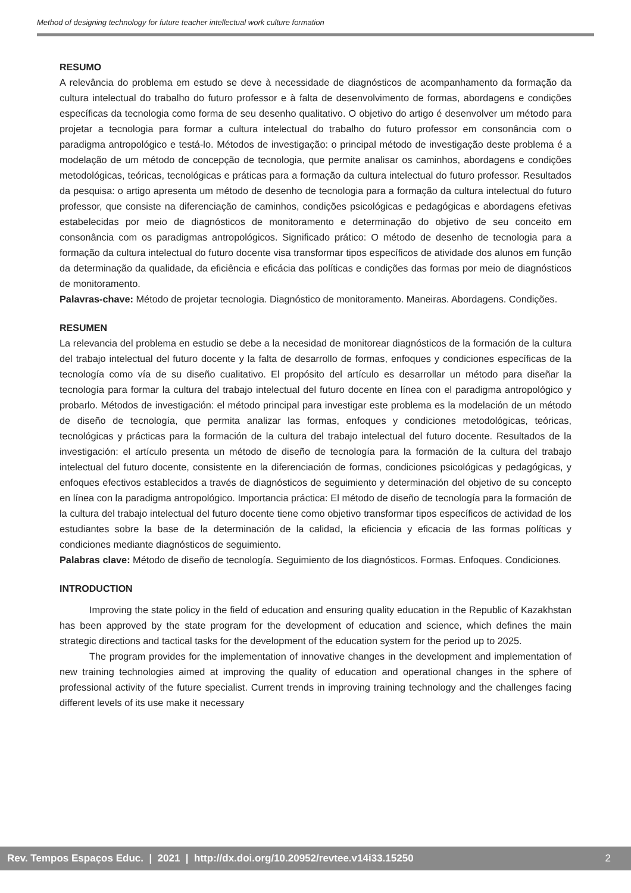Method of designing technology for future teacher intellectual work culture formation
RESUMO
A relevância do problema em estudo se deve à necessidade de diagnósticos de acompanhamento da formação da cultura intelectual do trabalho do futuro professor e à falta de desenvolvimento de formas, abordagens e condições específicas da tecnologia como forma de seu desenho qualitativo. O objetivo do artigo é desenvolver um método para projetar a tecnologia para formar a cultura intelectual do trabalho do futuro professor em consonância com o paradigma antropológico e testá-lo. Métodos de investigação: o principal método de investigação deste problema é a modelação de um método de concepção de tecnologia, que permite analisar os caminhos, abordagens e condições metodológicas, teóricas, tecnológicas e práticas para a formação da cultura intelectual do futuro professor. Resultados da pesquisa: o artigo apresenta um método de desenho de tecnologia para a formação da cultura intelectual do futuro professor, que consiste na diferenciação de caminhos, condições psicológicas e pedagógicas e abordagens efetivas estabelecidas por meio de diagnósticos de monitoramento e determinação do objetivo de seu conceito em consonância com os paradigmas antropológicos. Significado prático: O método de desenho de tecnologia para a formação da cultura intelectual do futuro docente visa transformar tipos específicos de atividade dos alunos em função da determinação da qualidade, da eficiência e eficácia das políticas e condições das formas por meio de diagnósticos de monitoramento.
Palavras-chave: Método de projetar tecnologia. Diagnóstico de monitoramento. Maneiras. Abordagens. Condições.
RESUMEN
La relevancia del problema en estudio se debe a la necesidad de monitorear diagnósticos de la formación de la cultura del trabajo intelectual del futuro docente y la falta de desarrollo de formas, enfoques y condiciones específicas de la tecnología como vía de su diseño cualitativo. El propósito del artículo es desarrollar un método para diseñar la tecnología para formar la cultura del trabajo intelectual del futuro docente en línea con el paradigma antropológico y probarlo. Métodos de investigación: el método principal para investigar este problema es la modelación de un método de diseño de tecnología, que permita analizar las formas, enfoques y condiciones metodológicas, teóricas, tecnológicas y prácticas para la formación de la cultura del trabajo intelectual del futuro docente. Resultados de la investigación: el artículo presenta un método de diseño de tecnología para la formación de la cultura del trabajo intelectual del futuro docente, consistente en la diferenciación de formas, condiciones psicológicas y pedagógicas, y enfoques efectivos establecidos a través de diagnósticos de seguimiento y determinación del objetivo de su concepto en línea con la paradigma antropológico. Importancia práctica: El método de diseño de tecnología para la formación de la cultura del trabajo intelectual del futuro docente tiene como objetivo transformar tipos específicos de actividad de los estudiantes sobre la base de la determinación de la calidad, la eficiencia y eficacia de las formas políticas y condiciones mediante diagnósticos de seguimiento.
Palabras clave: Método de diseño de tecnología. Seguimiento de los diagnósticos. Formas. Enfoques. Condiciones.
INTRODUCTION
Improving the state policy in the field of education and ensuring quality education in the Republic of Kazakhstan has been approved by the state program for the development of education and science, which defines the main strategic directions and tactical tasks for the development of the education system for the period up to 2025.
The program provides for the implementation of innovative changes in the development and implementation of new training technologies aimed at improving the quality of education and operational changes in the sphere of professional activity of the future specialist. Current trends in improving training technology and the challenges facing different levels of its use make it necessary
Rev. Tempos Espaços Educ. | 2021 | http://dx.doi.org/10.20952/revtee.v14i33.15250 2